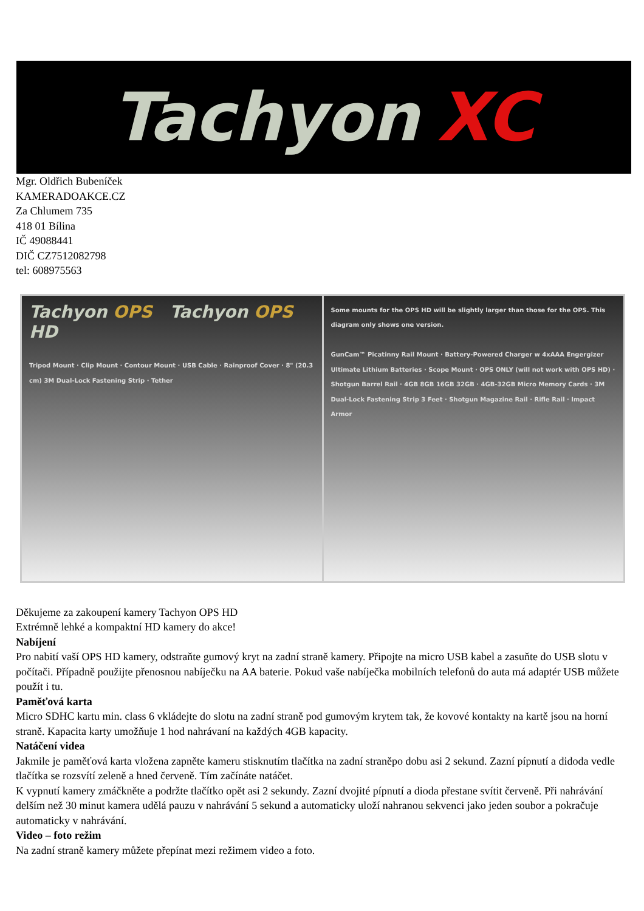Tachyon XC
Mgr. Oldřich Bubeníček
KAMERADOAKCE.CZ
Za Chlumem 735
418 01 Bílina
IČ 49088441
DIČ CZ7512082798
tel: 608975563
Tachyon OPS Tachyon OPS HD
Tripod Mount · Clip Mount · Contour Mount · USB Cable · Rainproof Cover · 8" (20.3 cm) 3M Dual-Lock Fastening Strip · Tether
Some mounts for the OPS HD will be slightly larger than those for the OPS. This diagram only shows one version.
GunCam™ Picatinny Rail Mount · Battery-Powered Charger w 4xAAA Engergizer Ultimate Lithium Batteries · Scope Mount · OPS ONLY (will not work with OPS HD) · Shotgun Barrel Rail · 4GB 8GB 16GB 32GB · 4GB-32GB Micro Memory Cards · 3M Dual-Lock Fastening Strip 3 Feet · Shotgun Magazine Rail · Rifle Rail · Impact Armor
Děkujeme za zakoupení kamery Tachyon OPS HD
Extrémně lehké a kompaktní HD kamery do akce!
Nabíjení
Pro nabití vaší OPS HD kamery, odstraňte gumový kryt na zadní straně kamery. Připojte na micro USB kabel a zasuňte do USB slotu v počítači. Případně použijte přenosnou nabíječku na AA baterie. Pokud vaše nabíječka mobilních telefonů do auta má adaptér USB můžete použít i tu.
Paměťová karta
Micro SDHC kartu min. class 6 vkládejte do slotu na zadní straně pod gumovým krytem tak, že kovové kontakty na kartě jsou na horní straně. Kapacita karty umožňuje 1 hod nahrávaní na každých 4GB kapacity.
Natáčení videa
Jakmile je paměťová karta vložena zapněte kameru stisknutím tlačítka na zadní straněpo dobu asi 2 sekund. Zazní pípnutí a didoda vedle tlačítka se rozsvítí zeleně a hned červeně. Tím začínáte natáčet.
K vypnutí kamery zmáčkněte a podržte tlačítko opět asi 2 sekundy. Zazní dvojité pípnutí a dioda přestane svítit červeně. Při nahrávání delším než 30 minut kamera udělá pauzu v nahrávání 5 sekund a automaticky uloží nahranou sekvenci jako jeden soubor a pokračuje automaticky v nahrávání.
Video – foto režim
Na zadní straně kamery můžete přepínat mezi režimem video a foto.